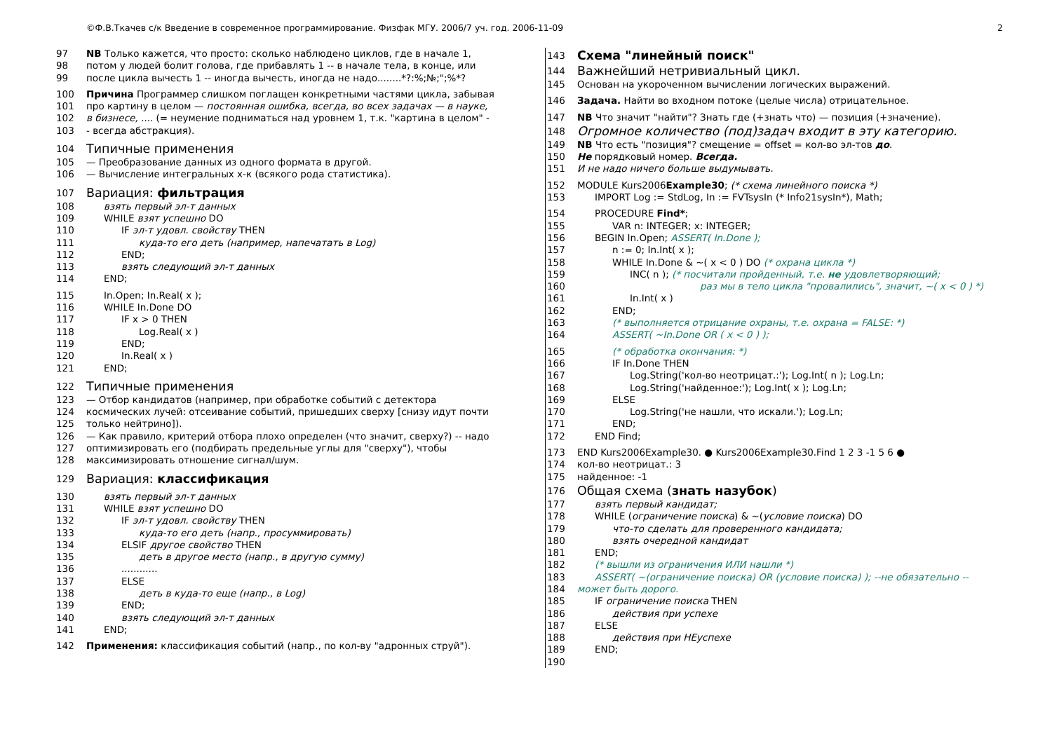©Ф.В.Ткачев с/к Введение в современное программирование. Физфак МГУ. 2006/7 уч. год. 2006-11-09 2
97 NB Только кажется, что просто: сколько наблюдено циклов, где в начале 1,
98 потом у людей болит голова, где прибавлять 1 -- в начале тела, в конце, или
99 после цикла вычесть 1 -- иногда вычесть, иногда не надо........*?:%;№;";%*?
100 Причина Программер слишком поглащен конкретными частями цикла, забывая
101 про картину в целом — постоянная ошибка, всегда, во всех задачах — в науке,
102 в бизнесе, .... (= неумение подниматься над уровнем 1, т.к. "картина в целом" -
103 - всегда абстракция).
104 Типичные применения
105 — Преобразование данных из одного формата в другой.
106 — Вычисление интегральных х-к (всякого рода статистика).
107 Вариация: фильтрация
108 взять первый эл-т данных
109 WHILE взят успешно DO
110 IF эл-т удовл. свойству THEN
111 куда-то его деть (например, напечатать в Log)
112 END;
113 взять следующий эл-т данных
114 END;
115 In.Open; In.Real( x );
116 WHILE In.Done DO
117 IF x > 0 THEN
118 Log.Real( x )
119 END;
120 In.Real( x )
121 END;
122 Типичные применения
123 — Отбор кандидатов (например, при обработке событий с детектора
124 космических лучей: отсеивание событий, пришедших сверху [снизу идут почти
125 только нейтрино]).
126 — Как правило, критерий отбора плохо определен (что значит, сверху?) -- надо
127 оптимизировать его (подбирать предельные углы для "сверху"), чтобы
128 максимизировать отношение сигнал/шум.
129 Вариация: классификация
130 взять первый эл-т данных
131 WHILE взят успешно DO
132 IF эл-т удовл. свойству THEN
133 куда-то его деть (напр., просуммировать)
134 ELSIF другое свойство THEN
135 деть в другое место (напр., в другую сумму)
136............
137 ELSE
138 деть в куда-то еще (напр., в Log)
139 END;
140 взять следующий эл-т данных
141 END;
142 Применения: классификация событий (напр., по кол-ву "адронных струй").
143 Схема "линейный поиск"
144 Важнейший нетривиальный цикл.
145 Основан на укороченном вычислении логических выражений.
146 Задача. Найти во входном потоке (целые числа) отрицательное.
147 NB Что значит "найти"? Знать где (+знать что) — позиция (+значение).
148 Огромное количество (под)задач входит в эту категорию.
149 NB Что есть "позиция"? смещение = offset = кол-во эл-тов до.
150 Не порядковый номер. Всегда.
151 И не надо ничего больше выдумывать.
152 MODULE Kurs2006Example30; (* схема линейного поиска *)
153 IMPORT Log := StdLog, In := FVTsysIn (* Info21sysIn*), Math;
154 PROCEDURE Find*;
155 VAR n: INTEGER; x: INTEGER;
156 BEGIN In.Open; ASSERT( In.Done );
157 n := 0; In.Int( x );
158 WHILE In.Done & ~( x < 0 ) DO (* охрана цикла *)
159 INC( n ); (* посчитали пройденный, т.е. не удовлетворяющий;
160 раз мы в тело цикла "провалились", значит, ~( x < 0 ) *)
161 In.Int( x )
162 END;
163 (* выполняется отрицание охраны, т.е. охрана = FALSE: *)
164 ASSERT( ~In.Done OR ( x < 0 ) );
165 (* обработка окончания: *)
166 IF In.Done THEN
167 Log.String('кол-во неотрицат.:'); Log.Int( n ); Log.Ln;
168 Log.String('найденное:'); Log.Int( x ); Log.Ln;
169 ELSE
170 Log.String('не нашли, что искали.'); Log.Ln;
171 END;
172 END Find;
173 END Kurs2006Example30. ● Kurs2006Example30.Find 1 2 3 -1 5 6 ●
174 кол-во неотрицат.: 3
175 найденное: -1
176 Общая схема (знать назубок)
177 взять первый кандидат;
178 WHILE (ограничение поиска) & ~(условие поиска) DO
179 что-то сделать для проверенного кандидата;
180 взять очередной кандидат
181 END;
182 (* вышли из ограничения ИЛИ нашли *)
183 ASSERT( ~(ограничение поиска) OR (условие поиска) ); --не обязательно --
184 может быть дорого.
185 IF ограничение поиска THEN
186 действия при успехе
187 ELSE
188 действия при НЕуспехе
189 END;
190